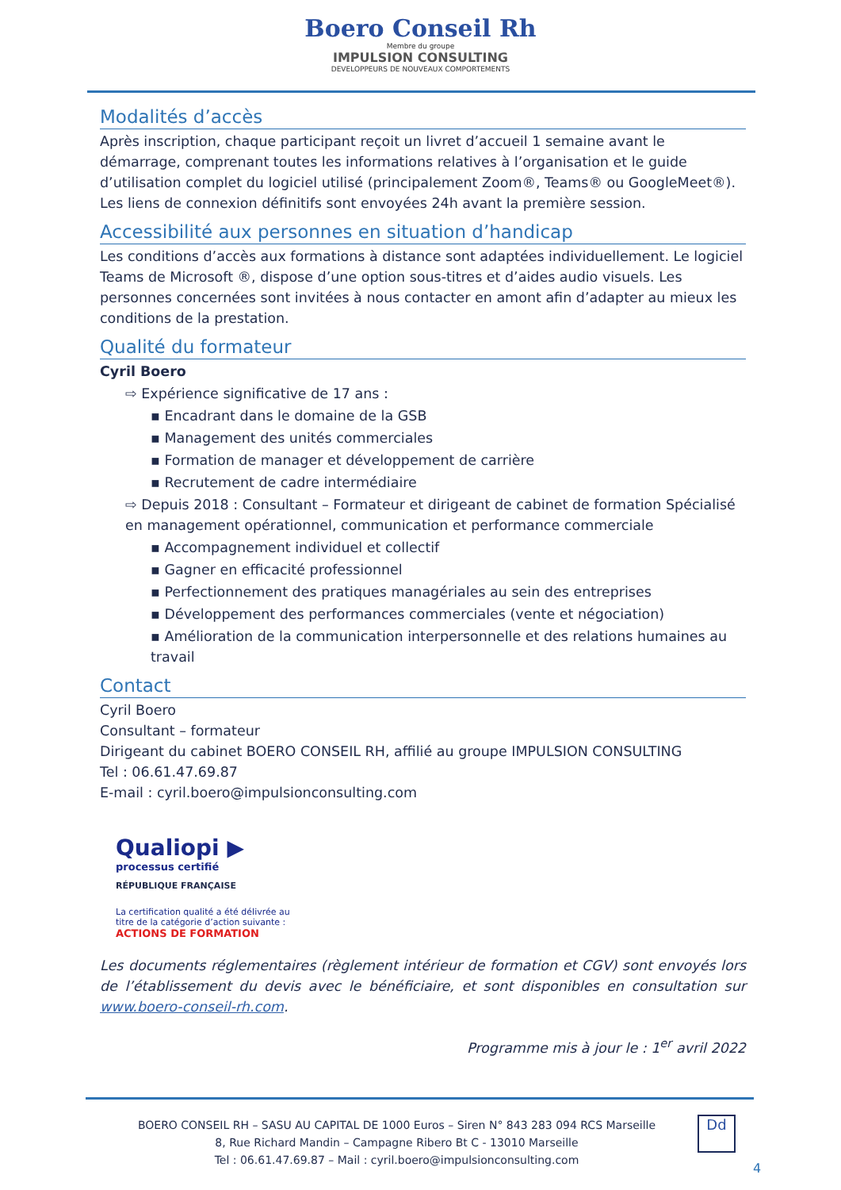Boero Conseil Rh
Membre du groupe
IMPULSION CONSULTING
DEVELOPPEURS DE NOUVEAUX COMPORTEMENTS
Modalités d’accès
Après inscription, chaque participant reçoit un livret d’accueil 1 semaine avant le démarrage, comprenant toutes les informations relatives à l’organisation et le guide d’utilisation complet du logiciel utilisé (principalement Zoom®, Teams® ou GoogleMeet®). Les liens de connexion définitifs sont envoyées 24h avant la première session.
Accessibilité aux personnes en situation d’handicap
Les conditions d’accès aux formations à distance sont adaptées individuellement. Le logiciel Teams de Microsoft ®, dispose d’une option sous-titres et d’aides audio visuels. Les personnes concernées sont invitées à nous contacter en amont afin d’adapter au mieux les conditions de la prestation.
Qualité du formateur
Cyril Boero
⇨ Expérience significative de 17 ans :
▪ Encadrant dans le domaine de la GSB
▪ Management des unités commerciales
▪ Formation de manager et développement de carrière
▪ Recrutement de cadre intermédiaire
⇨ Depuis 2018 : Consultant – Formateur et dirigeant de cabinet de formation Spécialisé en management opérationnel, communication et performance commerciale
▪ Accompagnement individuel et collectif
▪ Gagner en efficacité professionnel
▪ Perfectionnement des pratiques managériales au sein des entreprises
▪ Développement des performances commerciales (vente et négociation)
▪ Amélioration de la communication interpersonnelle et des relations humaines au travail
Contact
Cyril Boero
Consultant – formateur
Dirigeant du cabinet BOERO CONSEIL RH, affilié au groupe IMPULSION CONSULTING
Tel : 06.61.47.69.87
E-mail : cyril.boero@impulsionconsulting.com
Qualiopi ▶
processus certifié
RÉPUBLIQUE FRANÇAISE
La certification qualité a été délivrée au
titre de la catégorie d’action suivante :
ACTIONS DE FORMATION
Les documents réglementaires (règlement intérieur de formation et CGV) sont envoyés lors de l’établissement du devis avec le bénéficiaire, et sont disponibles en consultation sur www.boero-conseil-rh.com.
Programme mis à jour le : 1<sup>er</sup> avril 2022
BOERO CONSEIL RH – SASU AU CAPITAL DE 1000 Euros – Siren N° 843 283 094 RCS Marseille
8, Rue Richard Mandin – Campagne Ribero Bt C - 13010 Marseille
Tel : 06.61.47.69.87 – Mail : cyril.boero@impulsionconsulting.com
Dd
4